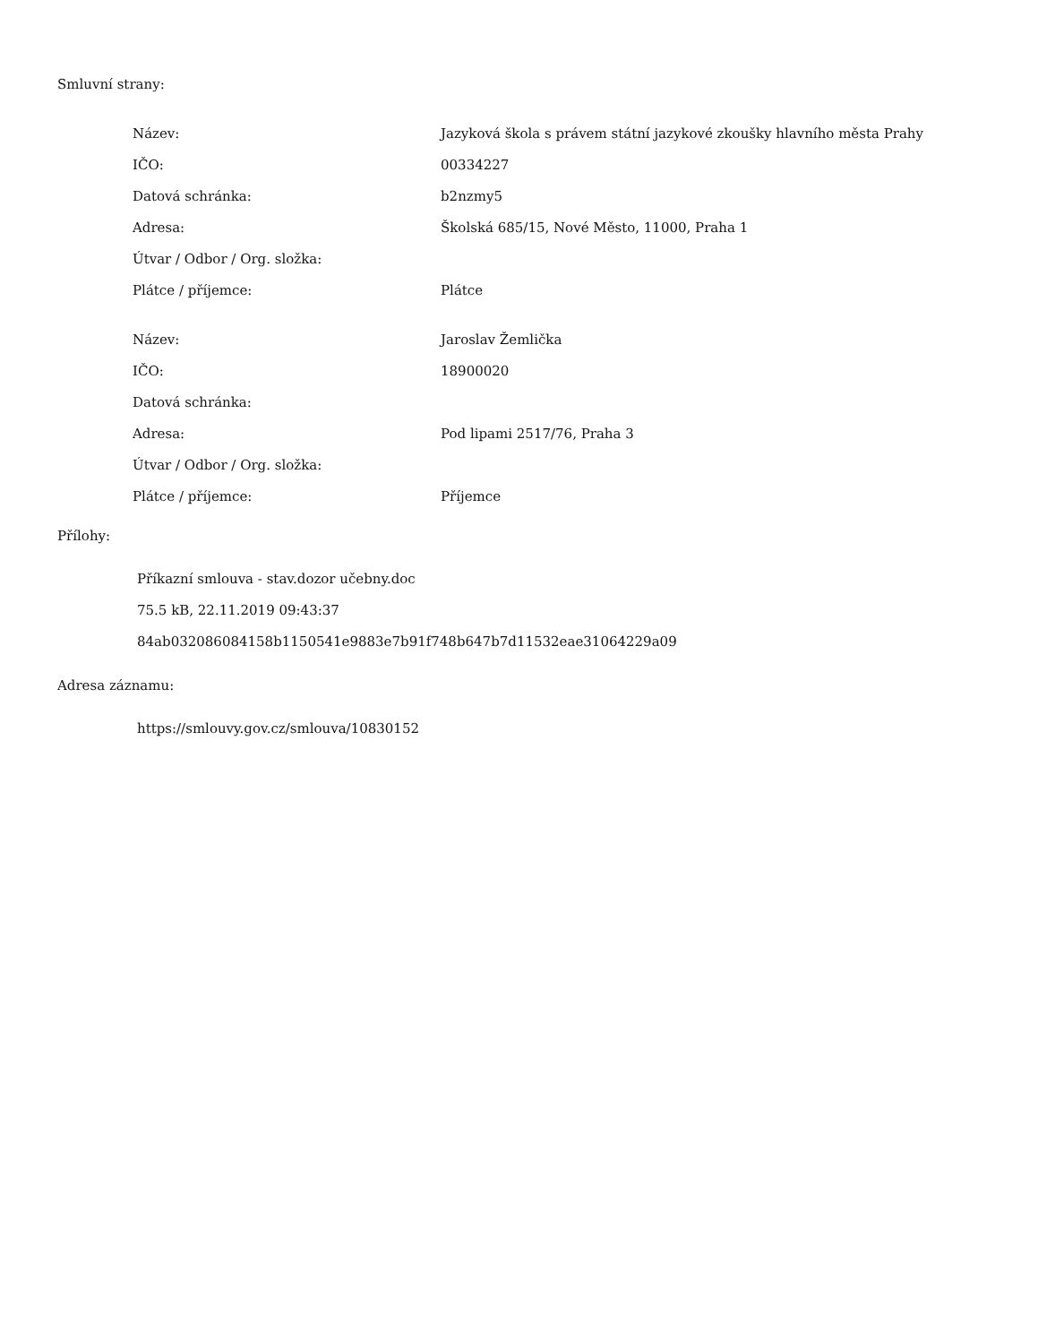Smluvní strany:
| Název: | Jazyková škola s právem státní jazykové zkoušky hlavního města Prahy |
| IČO: | 00334227 |
| Datová schránka: | b2nzmy5 |
| Adresa: | Školská 685/15, Nové Město, 11000, Praha 1 |
| Útvar / Odbor / Org. složka: | |
| Plátce / příjemce: | Plátce |
| Název: | Jaroslav Žemlička |
| IČO: | 18900020 |
| Datová schránka: | |
| Adresa: | Pod lipami 2517/76, Praha 3 |
| Útvar / Odbor / Org. složka: | |
| Plátce / příjemce: | Příjemce |
Přílohy:
Příkazní smlouva - stav.dozor učebny.doc
75.5 kB, 22.11.2019 09:43:37
84ab032086084158b1150541e9883e7b91f748b647b7d11532eae31064229a09
Adresa záznamu:
https://smlouvy.gov.cz/smlouva/10830152